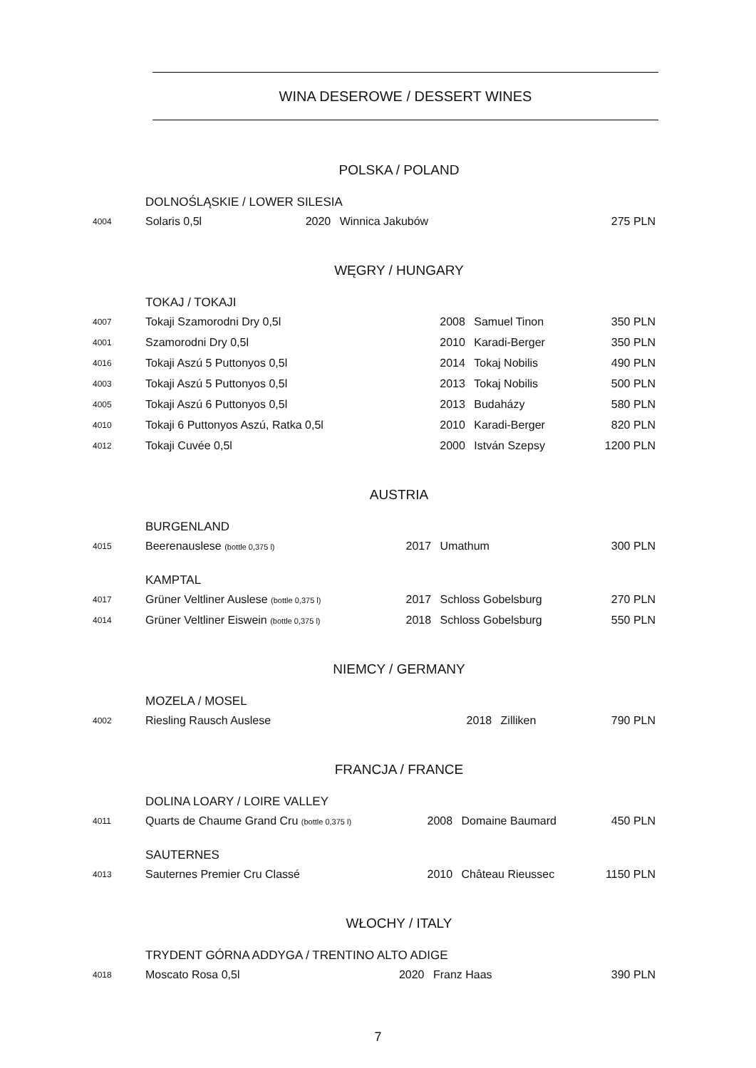WINA DESEROWE / DESSERT WINES
POLSKA / POLAND
| | DOLNOŚLĄSKIE / LOWER SILESIA | | | |
| 4004 | Solaris 0,5l | 2020 | Winnica Jakubów | 275 PLN |
WĘGRY / HUNGARY
| | TOKAJ / TOKAJI | | | |
| 4007 | Tokaji Szamorodni Dry 0,5l | 2008 | Samuel Tinon | 350 PLN |
| 4001 | Szamorodni Dry 0,5l | 2010 | Karadi-Berger | 350 PLN |
| 4016 | Tokaji Aszú 5 Puttonyos 0,5l | 2014 | Tokaj Nobilis | 490 PLN |
| 4003 | Tokaji Aszú 5 Puttonyos 0,5l | 2013 | Tokaj Nobilis | 500 PLN |
| 4005 | Tokaji Aszú 6 Puttonyos 0,5l | 2013 | Budaházy | 580 PLN |
| 4010 | Tokaji 6 Puttonyos Aszú, Ratka 0,5l | 2010 | Karadi-Berger | 820 PLN |
| 4012 | Tokaji Cuvée 0,5l | 2000 | István Szepsy | 1200 PLN |
AUSTRIA
| | BURGENLAND | | | |
| 4015 | Beerenauslese (bottle 0,375 l) | 2017 | Umathum | 300 PLN |
| | KAMPTAL | | | |
| 4017 | Grüner Veltliner Auslese (bottle 0,375 l) | 2017 | Schloss Gobelsburg | 270 PLN |
| 4014 | Grüner Veltliner Eiswein (bottle 0,375 l) | 2018 | Schloss Gobelsburg | 550 PLN |
NIEMCY / GERMANY
| | MOZELA / MOSEL | | | |
| 4002 | Riesling Rausch Auslese | 2018 | Zilliken | 790 PLN |
FRANCJA / FRANCE
| | DOLINA LOARY / LOIRE VALLEY | | | |
| 4011 | Quarts de Chaume Grand Cru (bottle 0,375 l) | 2008 | Domaine Baumard | 450 PLN |
| | SAUTERNES | | | |
| 4013 | Sauternes Premier Cru Classé | 2010 | Château Rieussec | 1150 PLN |
WŁOCHY / ITALY
| | TRYDENT GÓRNA ADDYGA / TRENTINO ALTO ADIGE | | | |
| 4018 | Moscato Rosa 0,5l | 2020 | Franz Haas | 390 PLN |
7